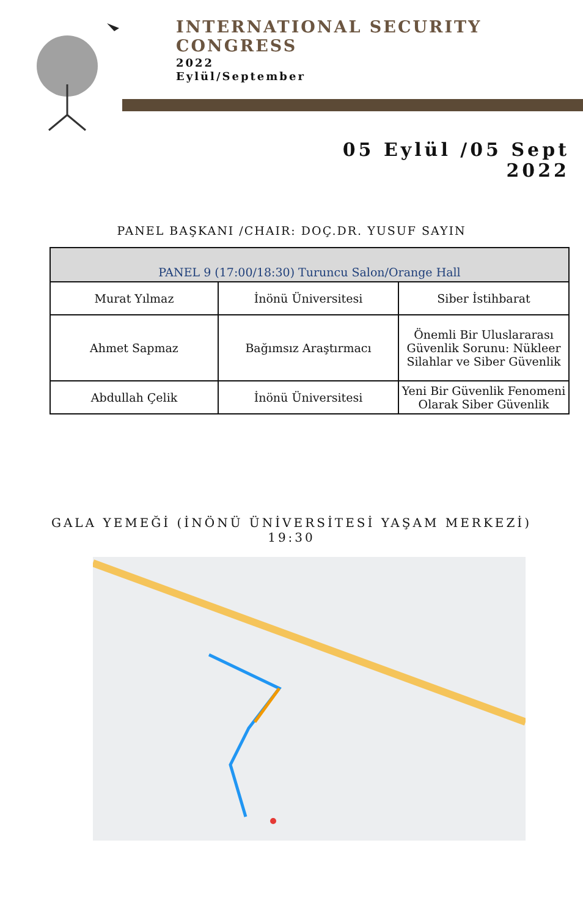INTERNATIONAL SECURITY
CONGRESS
2022
Eylül/September
05 Eylül /05 Sept
2022
PANEL BAŞKANI /CHAIR: DOÇ.DR. YUSUF SAYIN
| PANEL 9 (17:00/18:30) Turuncu Salon/Orange Hall | | |
| --- | --- | --- |
| Murat Yılmaz | İnönü Üniversitesi | Siber İstihbarat |
| Ahmet Sapmaz | Bağımsız Araştırmacı | Önemli Bir Uluslararası Güvenlik Sorunu: Nükleer Silahlar ve Siber Güvenlik |
| Abdullah Çelik | İnönü Üniversitesi | Yeni Bir Güvenlik Fenomeni Olarak Siber Güvenlik |
GALA YEMEĞİ (İNÖNÜ ÜNİVERSİTESİ YAŞAM MERKEZİ)
19:30